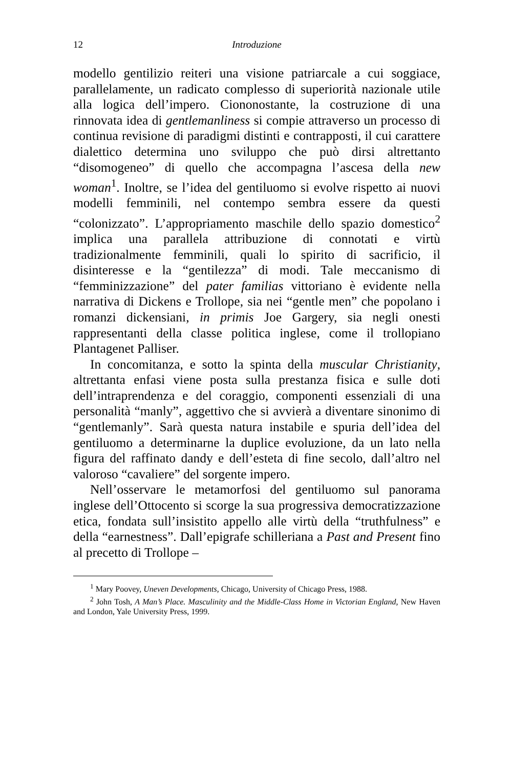12 Introduzione
modello gentilizio reiteri una visione patriarcale a cui soggiace, parallelamente, un radicato complesso di superiorità nazionale utile alla logica dell’impero. Ciononostante, la costruzione di una rinnovata idea di gentlemanliness si compie attraverso un processo di continua revisione di paradigmi distinti e contrapposti, il cui carattere dialettico determina uno sviluppo che può dirsi altrettanto “disomogeneo” di quello che accompagna l’ascesa della new woman<sup>1</sup>. Inoltre, se l’idea del gentiluomo si evolve rispetto ai nuovi modelli femminili, nel contempo sembra essere da questi “colonizzato”. L’appropriamento maschile dello spazio domestico<sup>2</sup> implica una parallela attribuzione di connotati e virtù tradizionalmente femminili, quali lo spirito di sacrificio, il disinteresse e la “gentilezza” di modi. Tale meccanismo di “femminizzazione” del pater familias vittoriano è evidente nella narrativa di Dickens e Trollope, sia nei “gentle men” che popolano i romanzi dickensiani, in primis Joe Gargery, sia negli onesti rappresentanti della classe politica inglese, come il trollopiano Plantagenet Palliser.
In concomitanza, e sotto la spinta della muscular Christianity, altrettanta enfasi viene posta sulla prestanza fisica e sulle doti dell’intraprendenza e del coraggio, componenti essenziali di una personalità “manly”, aggettivo che si avvierà a diventare sinonimo di “gentlemanly”. Sarà questa natura instabile e spuria dell’idea del gentiluomo a determinarne la duplice evoluzione, da un lato nella figura del raffinato dandy e dell’esteta di fine secolo, dall’altro nel valoroso “cavaliere” del sorgente impero.
Nell’osservare le metamorfosi del gentiluomo sul panorama inglese dell’Ottocento si scorge la sua progressiva democratizzazione etica, fondata sull’insistito appello alle virtù della “truthfulness” e della “earnestness”. Dall’epigrafe schilleriana a Past and Present fino al precetto di Trollope –
<sup>1</sup> Mary Poovey, Uneven Developments, Chicago, University of Chicago Press, 1988.
<sup>2</sup> John Tosh, A Man’s Place. Masculinity and the Middle-Class Home in Victorian England, New Haven and London, Yale University Press, 1999.